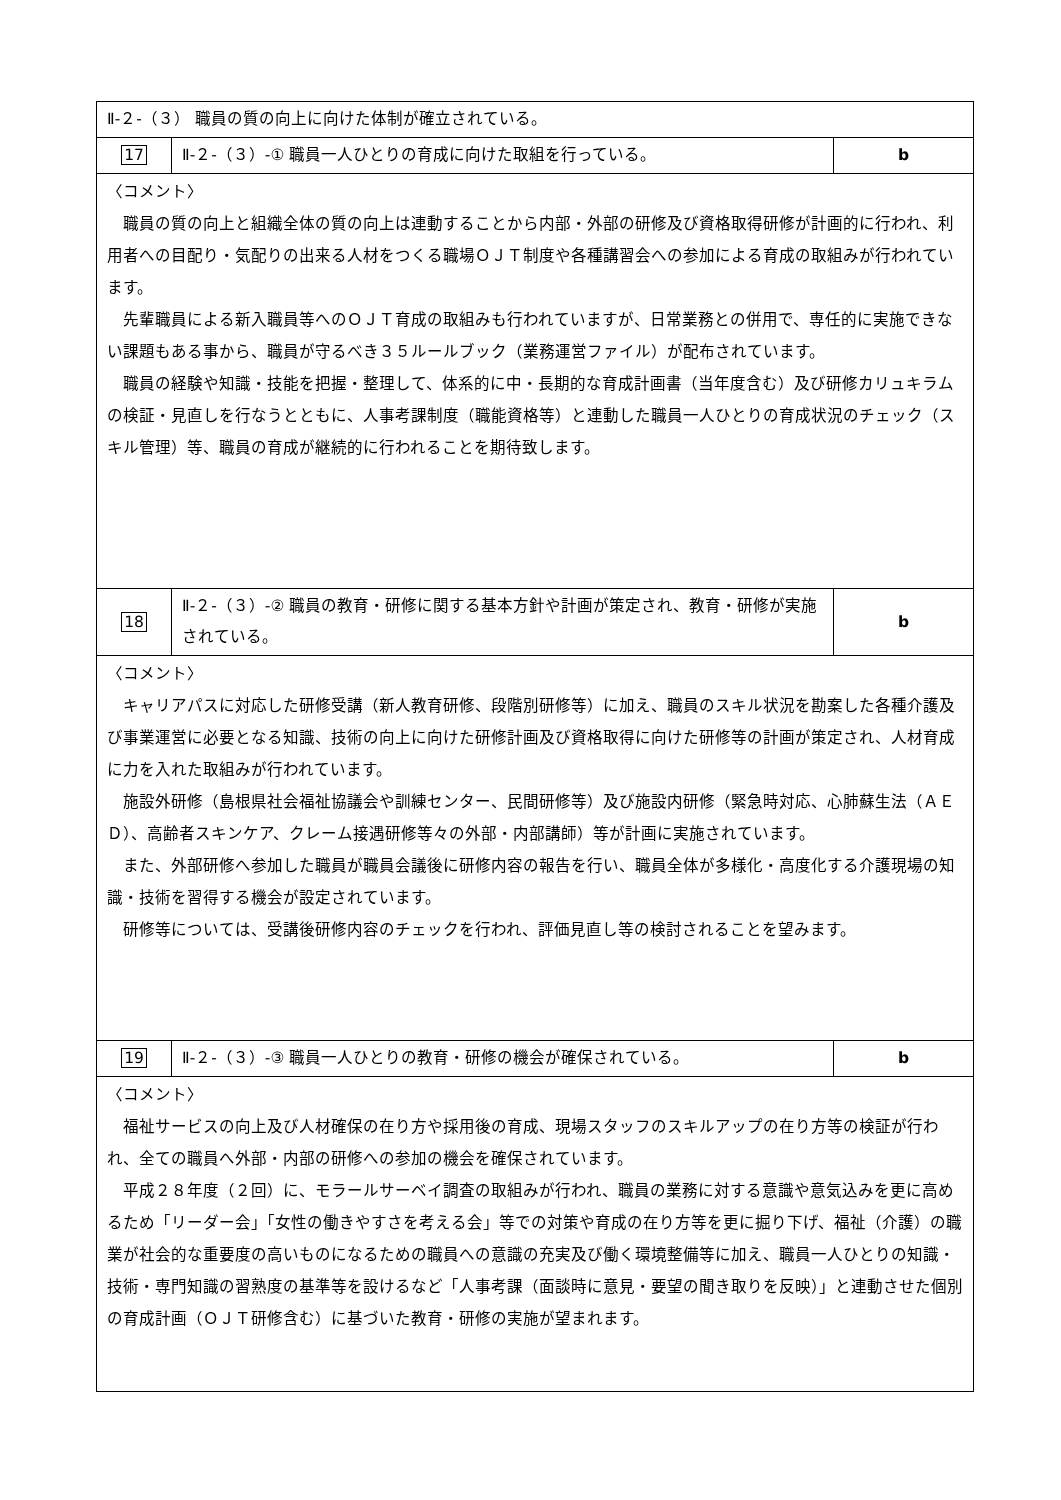| Ⅱ-２-（３） 職員の質の向上に向けた体制が確立されている。 | | |
| 17 | Ⅱ-２-（３）-① 職員一人ひとりの育成に向けた取組を行っている。 | b |
| 〈コメント〉 職員の質の向上と組織全体の質の向上は連動することから内部・外部の研修及び資格取得研修が計画的に行われ、利用者への目配り・気配りの出来る人材をつくる職場ＯＪＴ制度や各種講習会への参加による育成の取組みが行われています。 先輩職員による新入職員等へのＯＪＴ育成の取組みも行われていますが、日常業務との併用で、専任的に実施できない課題もある事から、職員が守るべき３５ルールブック（業務運営ファイル）が配布されています。 職員の経験や知識・技能を把握・整理して、体系的に中・長期的な育成計画書（当年度含む）及び研修カリュキラムの検証・見直しを行なうとともに、人事考課制度（職能資格等）と連動した職員一人ひとりの育成状況のチェック（スキル管理）等、職員の育成が継続的に行われることを期待致します。 | | |
| 18 | Ⅱ-２-（３）-② 職員の教育・研修に関する基本方針や計画が策定され、教育・研修が実施されている。 | b |
| 〈コメント〉 キャリアパスに対応した研修受講（新人教育研修、段階別研修等）に加え、職員のスキル状況を勘案した各種介護及び事業運営に必要となる知識、技術の向上に向けた研修計画及び資格取得に向けた研修等の計画が策定され、人材育成に力を入れた取組みが行われています。 施設外研修（島根県社会福祉協議会や訓練センター、民間研修等）及び施設内研修（緊急時対応、心肺蘇生法（ＡＥＤ）、高齢者スキンケア、クレーム接遇研修等々の外部・内部講師）等が計画に実施されています。 また、外部研修へ参加した職員が職員会議後に研修内容の報告を行い、職員全体が多様化・高度化する介護現場の知識・技術を習得する機会が設定されています。 研修等については、受講後研修内容のチェックを行われ、評価見直し等の検討されることを望みます。 | | |
| 19 | Ⅱ-２-（３）-③ 職員一人ひとりの教育・研修の機会が確保されている。 | b |
| 〈コメント〉 福祉サービスの向上及び人材確保の在り方や採用後の育成、現場スタッフのスキルアップの在り方等の検証が行われ、全ての職員へ外部・内部の研修への参加の機会を確保されています。 平成２８年度（２回）に、モラールサーベイ調査の取組みが行われ、職員の業務に対する意識や意気込みを更に高めるため「リーダー会」「女性の働きやすさを考える会」等での対策や育成の在り方等を更に掘り下げ、福祉（介護）の職業が社会的な重要度の高いものになるための職員への意識の充実及び働く環境整備等に加え、職員一人ひとりの知識・技術・専門知識の習熟度の基準等を設けるなど「人事考課（面談時に意見・要望の聞き取りを反映）」と連動させた個別の育成計画（ＯＪＴ研修含む）に基づいた教育・研修の実施が望まれます。 | | |